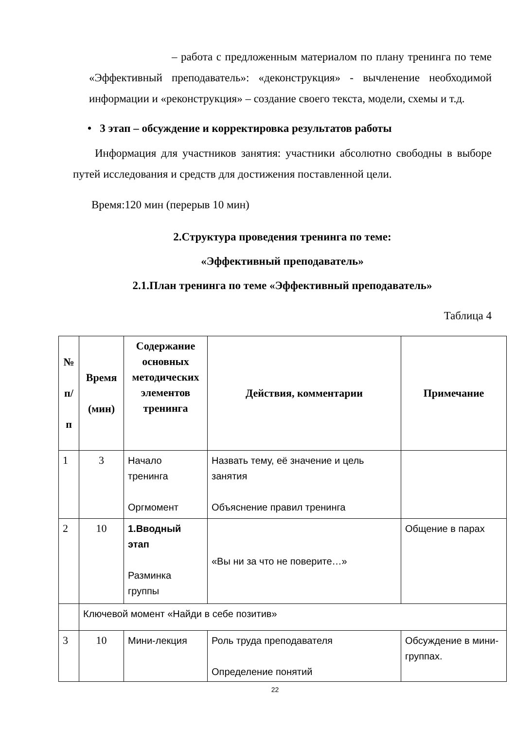– работа с предложенным материалом по плану тренинга по теме «Эффективный преподаватель»: «деконструкция» - вычленение необходимой информации и «реконструкция» – создание своего текста, модели, схемы и т.д.
• 3 этап – обсуждение и корректировка результатов работы
Информация для участников занятия: участники абсолютно свободны в выборе путей исследования и средств для достижения поставленной цели.
Время:120 мин (перерыв 10 мин)
2.Структура проведения тренинга по теме:
«Эффективный преподаватель»
2.1.План тренинга по теме «Эффективный преподаватель»
Таблица 4
| № п/ п | Время (мин) | Содержание основных методических элементов тренинга | Действия, комментарии | Примечание |
| --- | --- | --- | --- | --- |
| 1 | 3 | Начало тренинга Оргмомент | Назвать тему, её значение и цель занятия Объяснение правил тренинга | |
| 2 | 10 | 1.Вводный этап Разминка группы | «Вы ни за что не поверите…» | Общение в парах |
| | Ключевой момент «Найди в себе позитив» | | | |
| 3 | 10 | Мини-лекция | Роль труда преподавателя Определение понятий | Обсуждение в мини-группах. |
22